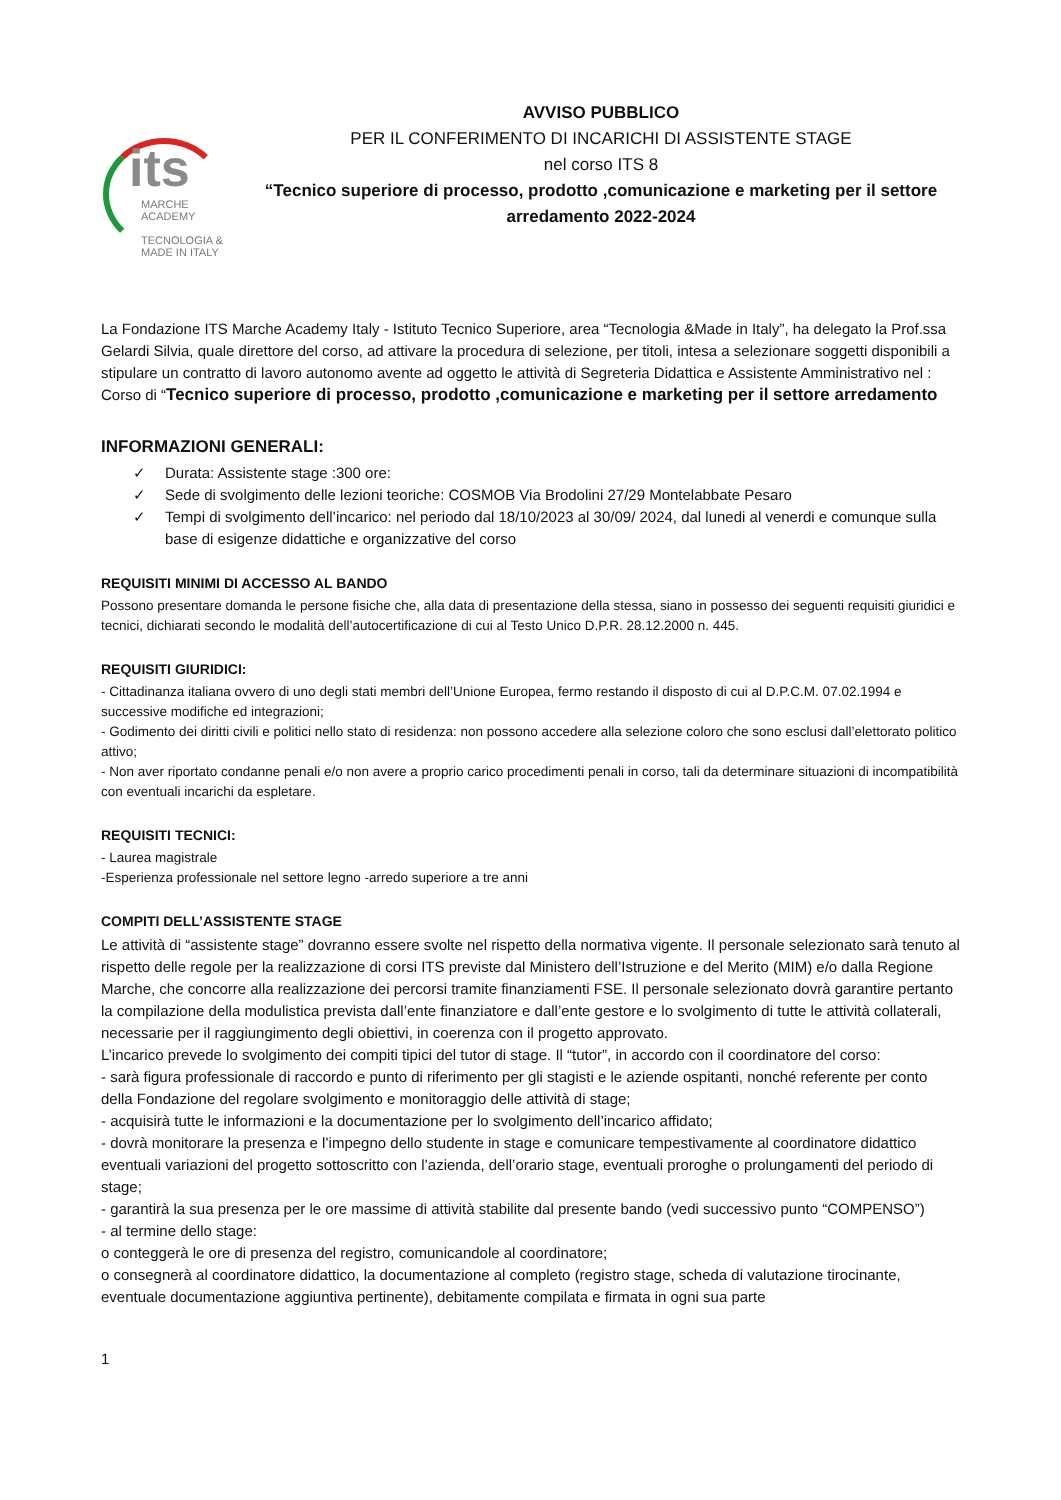its
MARCHE
ACADEMY
TECNOLOGIA &
MADE IN ITALY
AVVISO PUBBLICO
PER IL CONFERIMENTO DI INCARICHI DI ASSISTENTE STAGE
nel corso ITS 8
“Tecnico superiore di processo, prodotto ,comunicazione e marketing per il settore arredamento 2022-2024
La Fondazione ITS Marche Academy Italy - Istituto Tecnico Superiore, area “Tecnologia &Made in Italy”, ha delegato la Prof.ssa Gelardi Silvia, quale direttore del corso, ad attivare la procedura di selezione, per titoli, intesa a selezionare soggetti disponibili a stipulare un contratto di lavoro autonomo avente ad oggetto le attività di Segreteria Didattica e Assistente Amministrativo nel : Corso di “Tecnico superiore di processo, prodotto ,comunicazione e marketing per il settore arredamento
INFORMAZIONI GENERALI:
✓ Durata: Assistente stage :300 ore:
✓ Sede di svolgimento delle lezioni teoriche: COSMOB Via Brodolini 27/29 Montelabbate Pesaro
✓ Tempi di svolgimento dell’incarico: nel periodo dal 18/10/2023 al 30/09/ 2024, dal lunedi al venerdi e comunque sulla base di esigenze didattiche e organizzative del corso
REQUISITI MINIMI DI ACCESSO AL BANDO
Possono presentare domanda le persone fisiche che, alla data di presentazione della stessa, siano in possesso dei seguenti requisiti giuridici e tecnici, dichiarati secondo le modalità dell’autocertificazione di cui al Testo Unico D.P.R. 28.12.2000 n. 445.
REQUISITI GIURIDICI:
- Cittadinanza italiana ovvero di uno degli stati membri dell’Unione Europea, fermo restando il disposto di cui al D.P.C.M. 07.02.1994 e successive modifiche ed integrazioni;
- Godimento dei diritti civili e politici nello stato di residenza: non possono accedere alla selezione coloro che sono esclusi dall’elettorato politico attivo;
- Non aver riportato condanne penali e/o non avere a proprio carico procedimenti penali in corso, tali da determinare situazioni di incompatibilità con eventuali incarichi da espletare.
REQUISITI TECNICI:
- Laurea magistrale
-Esperienza professionale nel settore legno -arredo superiore a tre anni
COMPITI DELL’ASSISTENTE STAGE
Le attività di “assistente stage” dovranno essere svolte nel rispetto della normativa vigente. Il personale selezionato sarà tenuto al rispetto delle regole per la realizzazione di corsi ITS previste dal Ministero dell’Istruzione e del Merito (MIM) e/o dalla Regione Marche, che concorre alla realizzazione dei percorsi tramite finanziamenti FSE. Il personale selezionato dovrà garantire pertanto la compilazione della modulistica prevista dall’ente finanziatore e dall’ente gestore e lo svolgimento di tutte le attività collaterali, necessarie per il raggiungimento degli obiettivi, in coerenza con il progetto approvato.
L’incarico prevede lo svolgimento dei compiti tipici del tutor di stage. Il “tutor”, in accordo con il coordinatore del corso:
- sarà figura professionale di raccordo e punto di riferimento per gli stagisti e le aziende ospitanti, nonché referente per conto della Fondazione del regolare svolgimento e monitoraggio delle attività di stage;
- acquisirà tutte le informazioni e la documentazione per lo svolgimento dell’incarico affidato;
- dovrà monitorare la presenza e l’impegno dello studente in stage e comunicare tempestivamente al coordinatore didattico eventuali variazioni del progetto sottoscritto con l’azienda, dell’orario stage, eventuali proroghe o prolungamenti del periodo di stage;
- garantirà la sua presenza per le ore massime di attività stabilite dal presente bando (vedi successivo punto “COMPENSO”)
- al termine dello stage:
o conteggerà le ore di presenza del registro, comunicandole al coordinatore;
o consegnerà al coordinatore didattico, la documentazione al completo (registro stage, scheda di valutazione tirocinante, eventuale documentazione aggiuntiva pertinente), debitamente compilata e firmata in ogni sua parte
1